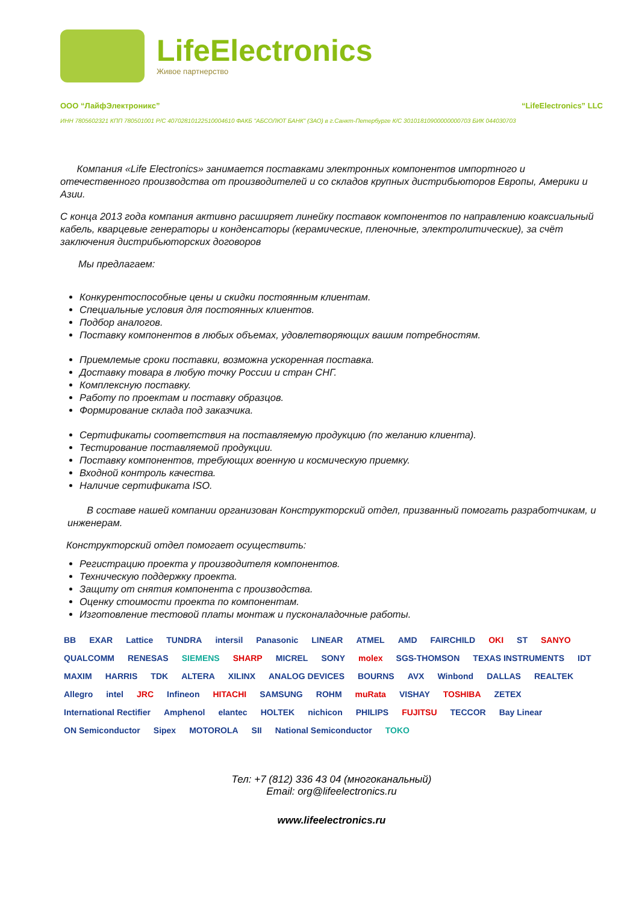LifeElectronics
Живое партнерство
ООО “ЛайфЭлектроникс” “LifeElectronics” LLC
ИНН 7805602321 КПП 780501001 Р/С 40702810122510004610 ФАКБ "АБСОЛЮТ БАНК" (ЗАО) в г.Санкт-Петербурге К/С 30101810900000000703 БИК 044030703
Компания «Life Electronics» занимается поставками электронных компонентов импортного и отечественного производства от производителей и со складов крупных дистрибьюторов Европы, Америки и Азии.
С конца 2013 года компания активно расширяет линейку поставок компонентов по направлению коаксиальный кабель, кварцевые генераторы и конденсаторы (керамические, пленочные, электролитические), за счёт заключения дистрибьюторских договоров
Мы предлагаем:
Конкурентоспособные цены и скидки постоянным клиентам.
Специальные условия для постоянных клиентов.
Подбор аналогов.
Поставку компонентов в любых объемах, удовлетворяющих вашим потребностям.
Приемлемые сроки поставки, возможна ускоренная поставка.
Доставку товара в любую точку России и стран СНГ.
Комплексную поставку.
Работу по проектам и поставку образцов.
Формирование склада под заказчика.
Сертификаты соответствия на поставляемую продукцию (по желанию клиента).
Тестирование поставляемой продукции.
Поставку компонентов, требующих военную и космическую приемку.
Входной контроль качества.
Наличие сертификата ISO.
В составе нашей компании организован Конструкторский отдел, призванный помогать разработчикам, и инженерам.
Конструкторский отдел помогает осуществить:
Регистрацию проекта у производителя компонентов.
Техническую поддержку проекта.
Защиту от снятия компонента с производства.
Оценку стоимости проекта по компонентам.
Изготовление тестовой платы монтаж и пусконаладочные работы.
BB EXAR Lattice TUNDRA intersil Panasonic LINEAR ATMEL AMD FAIRCHILD OKI ST SANYO QUALCOMM RENESAS SIEMENS SHARP MICREL SONY molex SGS-THOMSON TEXAS INSTRUMENTS IDT MAXIM HARRIS TDK ALTERA XILINX ANALOG DEVICES BOURNS AVX Winbond DALLAS REALTEK Allegro intel JRC Infineon HITACHI SAMSUNG ROHM muRata VISHAY TOSHIBA ZETEX International Rectifier Amphenol elantec HOLTEK nichicon PHILIPS FUJITSU TECCOR Bay Linear ON Semiconductor Sipex MOTOROLA SII National Semiconductor TOKO
Тел: +7 (812) 336 43 04 (многоканальный)
Email: org@lifeelectronics.ru
www.lifeelectronics.ru